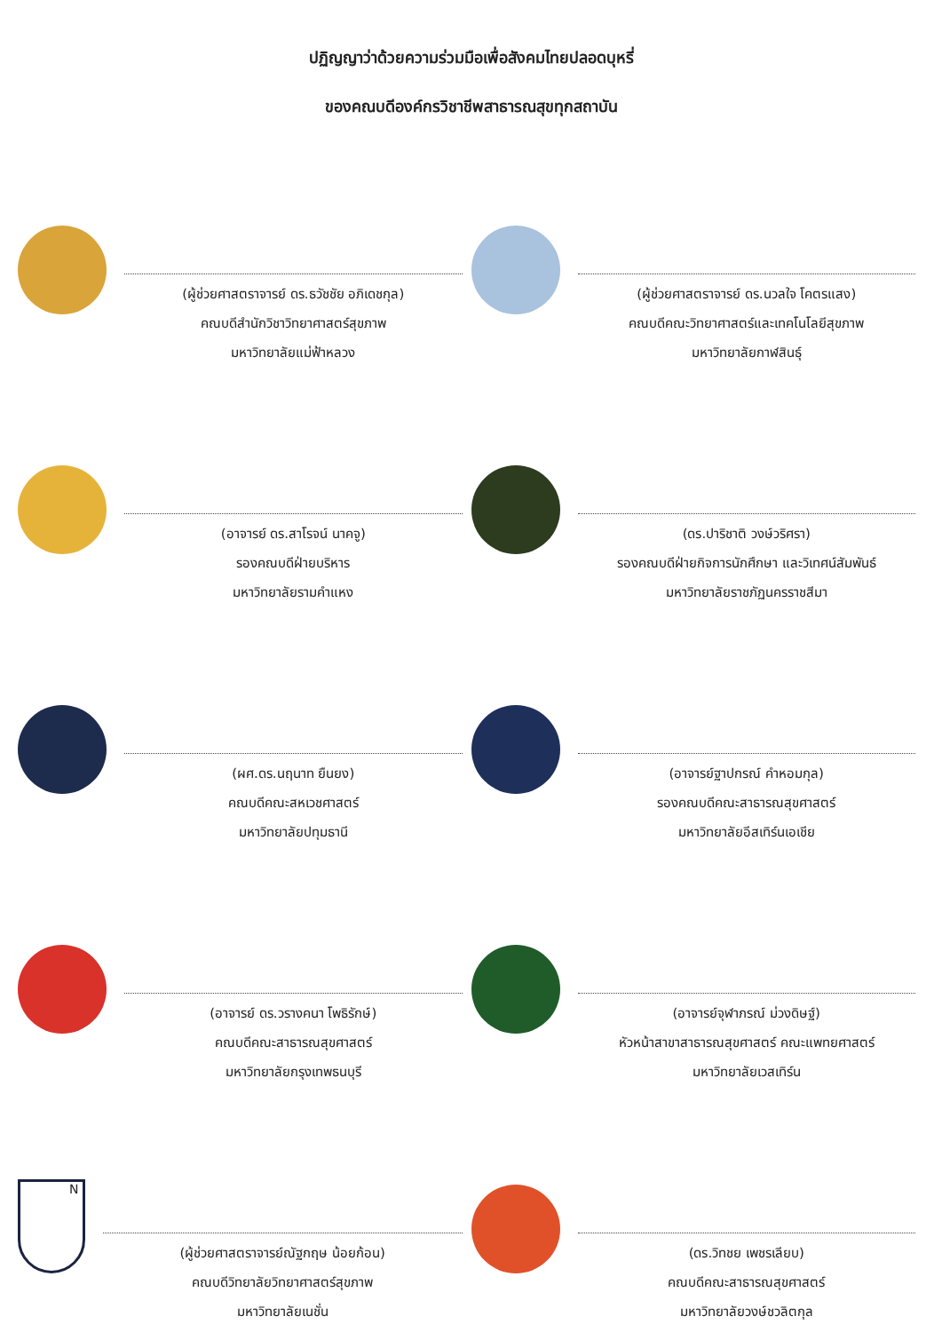ปฏิญญาว่าด้วยความร่วมมือเพื่อสังคมไทยปลอดบุหรี่
ของคณบดีองค์กรวิชาชีพสาธารณสุขทุกสถาบัน
(ผู้ช่วยศาสตราจารย์ ดร.ธวัชชัย อภิเดชกุล)
คณบดีสำนักวิชาวิทยาศาสตร์สุขภาพ
มหาวิทยาลัยแม่ฟ้าหลวง
(ผู้ช่วยศาสตราจารย์ ดร.นวลใจ โคตรแสง)
คณบดีคณะวิทยาศาสตร์และเทคโนโลยีสุขภาพ
มหาวิทยาลัยกาฬสินธุ์
(อาจารย์ ดร.สาโรจน์ นาคจู)
รองคณบดีฝ่ายบริหาร
มหาวิทยาลัยรามคำแหง
(ดร.ปาริชาติ วงษ์วริศรา)
รองคณบดีฝ่ายกิจการนักศึกษา และวิเทศน์สัมพันธ์
มหาวิทยาลัยราชภัฏนครราชสีมา
(ผศ.ดร.นฤนาท ยืนยง)
คณบดีคณะสหเวชศาสตร์
มหาวิทยาลัยปทุมธานี
(อาจารย์ฐาปกรณ์ คำหอมกุล)
รองคณบดีคณะสาธารณสุขศาสตร์
มหาวิทยาลัยอีสเทิร์นเอเชีย
(อาจารย์ ดร.วรางคนา โพธิรักษ์)
คณบดีคณะสาธารณสุขศาสตร์
มหาวิทยาลัยกรุงเทพธนบุรี
(อาจารย์จุฬาภรณ์ ม่วงดิษฐ์)
หัวหน้าสาขาสาธารณสุขศาสตร์ คณะแพทยศาสตร์
มหาวิทยาลัยเวสเทิร์น
N
(ผู้ช่วยศาสตราจารย์ณัฐกฤษ น้อยก้อน)
คณบดีวิทยาลัยวิทยาศาสตร์สุขภาพ
มหาวิทยาลัยเนชั่น
(ดร.วิทชย เพชรเลียบ)
คณบดีคณะสาธารณสุขศาสตร์
มหาวิทยาลัยวงษ์ชวลิตกุล